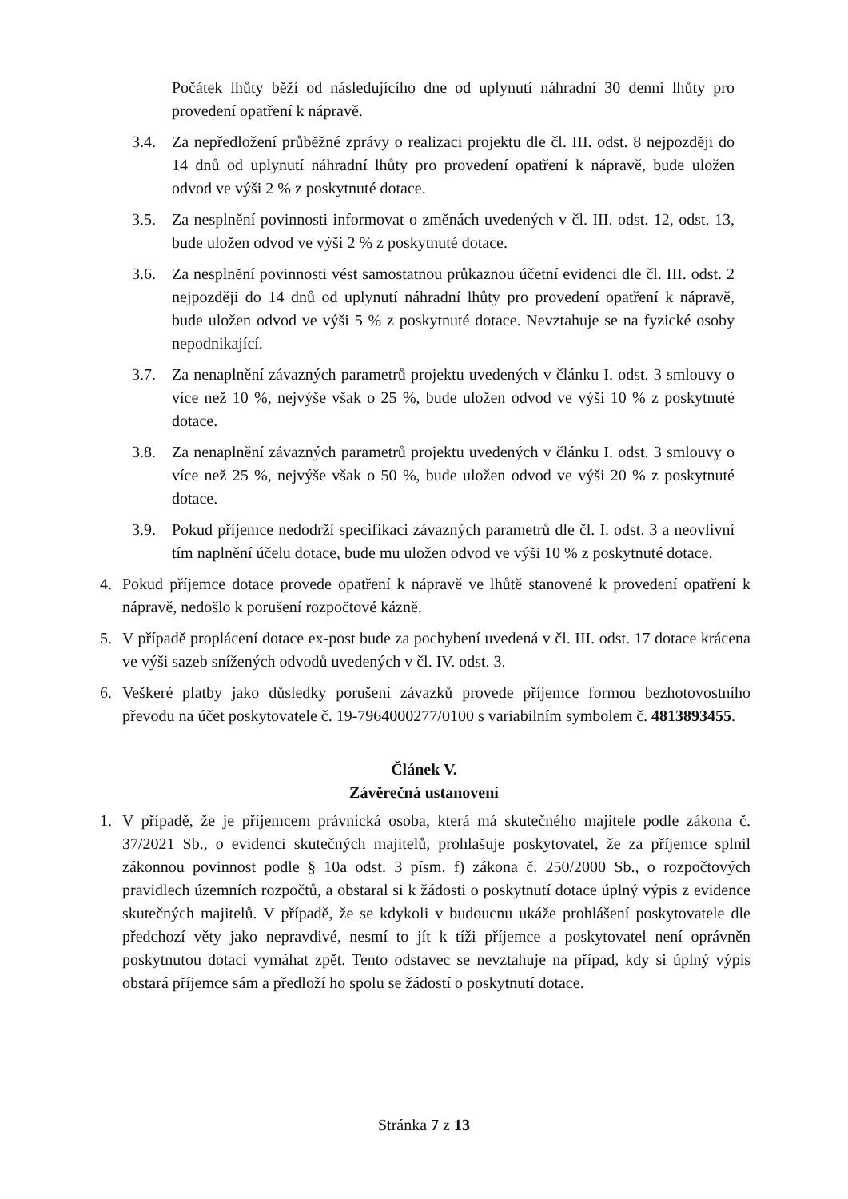Počátek lhůty běží od následujícího dne od uplynutí náhradní 30 denní lhůty pro provedení opatření k nápravě.
3.4. Za nepředložení průběžné zprávy o realizaci projektu dle čl. III. odst. 8 nejpozději do 14 dnů od uplynutí náhradní lhůty pro provedení opatření k nápravě, bude uložen odvod ve výši 2 % z poskytnuté dotace.
3.5. Za nesplnění povinnosti informovat o změnách uvedených v čl. III. odst. 12, odst. 13, bude uložen odvod ve výši 2 % z poskytnuté dotace.
3.6. Za nesplnění povinnosti vést samostatnou průkaznou účetní evidenci dle čl. III. odst. 2 nejpozději do 14 dnů od uplynutí náhradní lhůty pro provedení opatření k nápravě, bude uložen odvod ve výši 5 % z poskytnuté dotace. Nevztahuje se na fyzické osoby nepodnikající.
3.7. Za nenaplnění závazných parametrů projektu uvedených v článku I. odst. 3 smlouvy o více než 10 %, nejvýše však o 25 %, bude uložen odvod ve výši 10 % z poskytnuté dotace.
3.8. Za nenaplnění závazných parametrů projektu uvedených v článku I. odst. 3 smlouvy o více než 25 %, nejvýše však o 50 %, bude uložen odvod ve výši 20 % z poskytnuté dotace.
3.9. Pokud příjemce nedodrží specifikaci závazných parametrů dle čl. I. odst. 3 a neovlivní tím naplnění účelu dotace, bude mu uložen odvod ve výši 10 % z poskytnuté dotace.
4. Pokud příjemce dotace provede opatření k nápravě ve lhůtě stanovené k provedení opatření k nápravě, nedošlo k porušení rozpočtové kázně.
5. V případě proplácení dotace ex-post bude za pochybení uvedená v čl. III. odst. 17 dotace krácena ve výši sazeb snížených odvodů uvedených v čl. IV. odst. 3.
6. Veškeré platby jako důsledky porušení závazků provede příjemce formou bezhotovostního převodu na účet poskytovatele č. 19-7964000277/0100 s variabilním symbolem č. 4813893455.
Článek V.
Závěrečná ustanovení
1. V případě, že je příjemcem právnická osoba, která má skutečného majitele podle zákona č. 37/2021 Sb., o evidenci skutečných majitelů, prohlašuje poskytovatel, že za příjemce splnil zákonnou povinnost podle § 10a odst. 3 písm. f) zákona č. 250/2000 Sb., o rozpočtových pravidlech územních rozpočtů, a obstaral si k žádosti o poskytnutí dotace úplný výpis z evidence skutečných majitelů. V případě, že se kdykoli v budoucnu ukáže prohlášení poskytovatele dle předchozí věty jako nepravdivé, nesmí to jít k tíži příjemce a poskytovatel není oprávněn poskytnutou dotaci vymáhat zpět. Tento odstavec se nevztahuje na případ, kdy si úplný výpis obstará příjemce sám a předloží ho spolu se žádostí o poskytnutí dotace.
Stránka 7 z 13